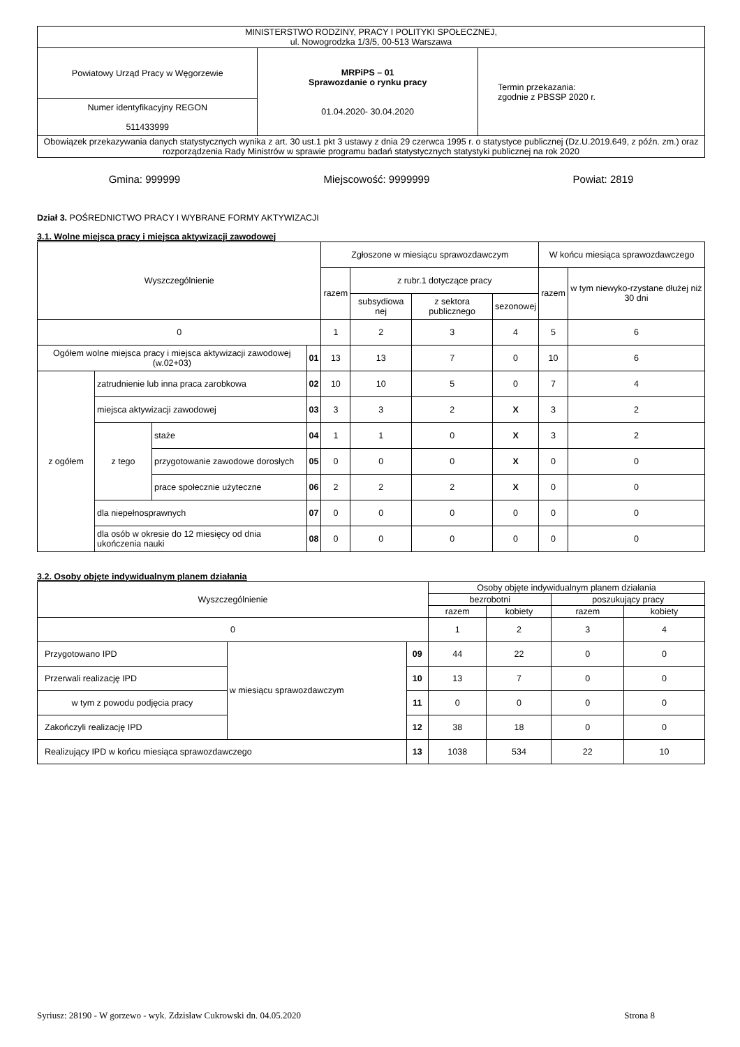| MINISTERSTWO RODZINY, PRACY I POLITYKI SPOŁECZNEJ, ul. Nowogrodzka 1/3/5, 00-513 Warszawa | | |
| Powiatowy Urząd Pracy w Węgorzewie | MRPiPS – 01 Sprawozdanie o rynku pracy 01.04.2020- 30.04.2020 | Termin przekazania: zgodnie z PBSSP 2020 r. |
| Numer identyfikacyjny REGON 511433999 | | |
| Obowiązek przekazywania danych statystycznych wynika z art. 30 ust.1 pkt 3 ustawy z dnia 29 czerwca 1995 r. o statystyce publicznej (Dz.U.2019.649, z późn. zm.) oraz rozporządzenia Rady Ministrów w sprawie programu badań statystycznych statystyki publicznej na rok 2020 | | |
Gmina: 999999 Miejscowość: 9999999 Powiat: 2819
Dział 3. POŚREDNICTWO PRACY I WYBRANE FORMY AKTYWIZACJI
3.1. Wolne miejsca pracy i miejsca aktywizacji zawodowej
| Wyszczególnienie | | | | Zgłoszone w miesiącu sprawozdawczym | | | | W końcu miesiąca sprawozdawczego | |
| --- | --- | --- | --- | --- | --- | --- | --- | --- | --- |
| | | | | razem | z rubr.1 dotyczące pracy | | | razem | w tym niewyko-rzystane dłużej niż 30 dni |
| | | | | | subsydiowa nej | z sektora publicznego | sezonowej | | |
| 0 | | | | 1 | 2 | 3 | 4 | 5 | 6 |
| Ogółem wolne miejsca pracy i miejsca aktywizacji zawodowej (w.02+03) | | | 01 | 13 | 13 | 7 | 0 | 10 | 6 |
| z ogółem | zatrudnienie lub inna praca zarobkowa | | 02 | 10 | 10 | 5 | 0 | 7 | 4 |
| | miejsca aktywizacji zawodowej | | 03 | 3 | 3 | 2 | X | 3 | 2 |
| | z tego | staże | 04 | 1 | 1 | 0 | X | 3 | 2 |
| | | przygotowanie zawodowe dorosłych | 05 | 0 | 0 | 0 | X | 0 | 0 |
| | | prace społecznie użyteczne | 06 | 2 | 2 | 2 | X | 0 | 0 |
| | dla niepełnosprawnych | | 07 | 0 | 0 | 0 | 0 | 0 | 0 |
| | dla osób w okresie do 12 miesięcy od dnia ukończenia nauki | | 08 | 0 | 0 | 0 | 0 | 0 | 0 |
3.2. Osoby objęte indywidualnym planem działania
| Wyszczególnienie | | | Osoby objęte indywidualnym planem działania | | | |
| --- | --- | --- | --- | --- | --- | --- |
| | | | bezrobotni | | poszukujący pracy | |
| | | | razem | kobiety | razem | kobiety |
| 0 | | | 1 | 2 | 3 | 4 |
| Przygotowano IPD | w miesiącu sprawozdawczym | 09 | 44 | 22 | 0 | 0 |
| Przerwali realizację IPD | | 10 | 13 | 7 | 0 | 0 |
| w tym z powodu podjęcia pracy | | 11 | 0 | 0 | 0 | 0 |
| Zakończyli realizację IPD | | 12 | 38 | 18 | 0 | 0 |
| Realizujący IPD w końcu miesiąca sprawozdawczego | | 13 | 1038 | 534 | 22 | 10 |
Syriusz: 28190 - W gorzewo - wyk. Zdzisław Cukrowski dn. 04.05.2020 Strona 8